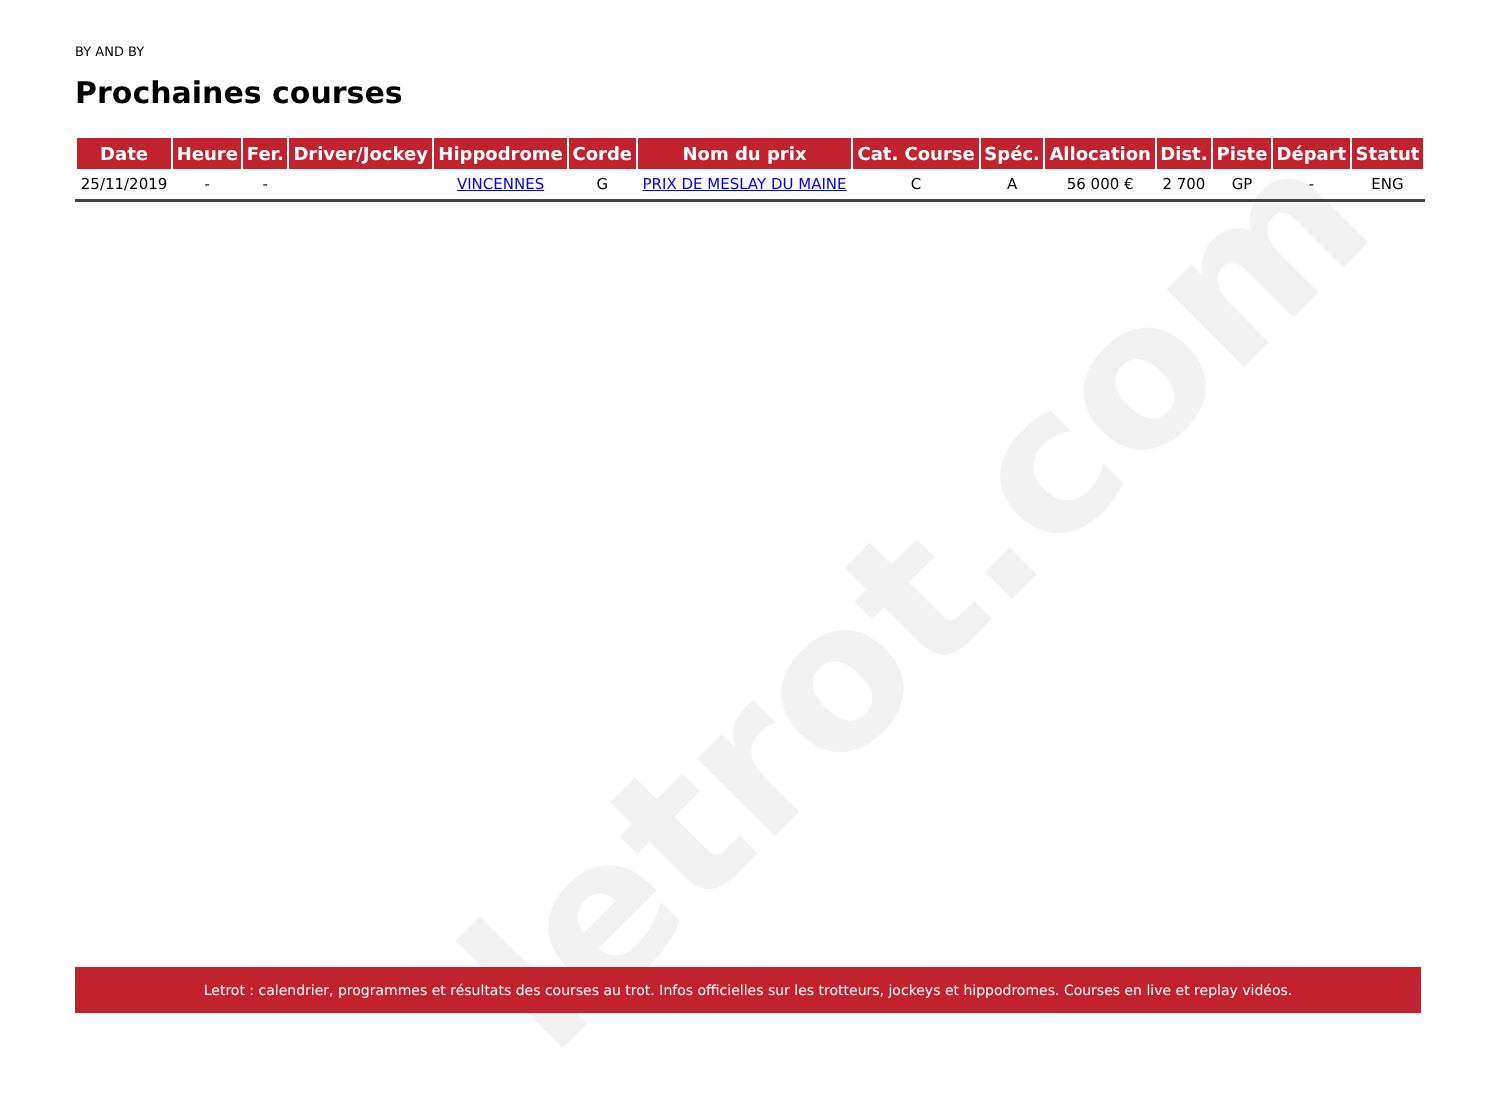letrot.com
BY AND BY
Prochaines courses
| Date | Heure | Fer. | Driver/Jockey | Hippodrome | Corde | Nom du prix | Cat. Course | Spéc. | Allocation | Dist. | Piste | Départ | Statut |
| --- | --- | --- | --- | --- | --- | --- | --- | --- | --- | --- | --- | --- | --- |
| 25/11/2019 | - | - | | VINCENNES | G | PRIX DE MESLAY DU MAINE | C | A | 56 000 € | 2 700 | GP | - | ENG |
Letrot : calendrier, programmes et résultats des courses au trot. Infos officielles sur les trotteurs, jockeys et hippodromes. Courses en live et replay vidéos.